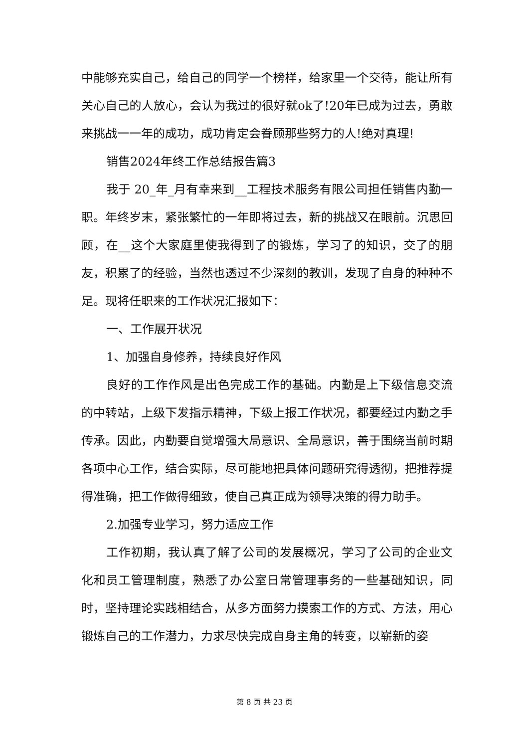中能够充实自己，给自己的同学一个榜样，给家里一个交待，能让所有关心自己的人放心，会认为我过的很好就ok了!20年已成为过去，勇敢来挑战一一年的成功，成功肯定会眷顾那些努力的人!绝对真理!
销售2024年终工作总结报告篇3
我于 20_年_月有幸来到__工程技术服务有限公司担任销售内勤一职。年终岁末，紧张繁忙的一年即将过去，新的挑战又在眼前。沉思回顾，在__这个大家庭里使我得到了的锻炼，学习了的知识，交了的朋友，积累了的经验，当然也透过不少深刻的教训，发现了自身的种种不足。现将任职来的工作状况汇报如下：
一、工作展开状况
1、加强自身修养，持续良好作风
良好的工作作风是出色完成工作的基础。内勤是上下级信息交流的中转站，上级下发指示精神，下级上报工作状况，都要经过内勤之手传承。因此，内勤要自觉增强大局意识、全局意识，善于围绕当前时期各项中心工作，结合实际，尽可能地把具体问题研究得透彻，把推荐提得准确，把工作做得细致，使自己真正成为领导决策的得力助手。
2.加强专业学习，努力适应工作
工作初期，我认真了解了公司的发展概况，学习了公司的企业文化和员工管理制度，熟悉了办公室日常管理事务的一些基础知识，同时，坚持理论实践相结合，从多方面努力摸索工作的方式、方法，用心锻炼自己的工作潜力，力求尽快完成自身主角的转变，以崭新的姿
第 8 页 共 23 页